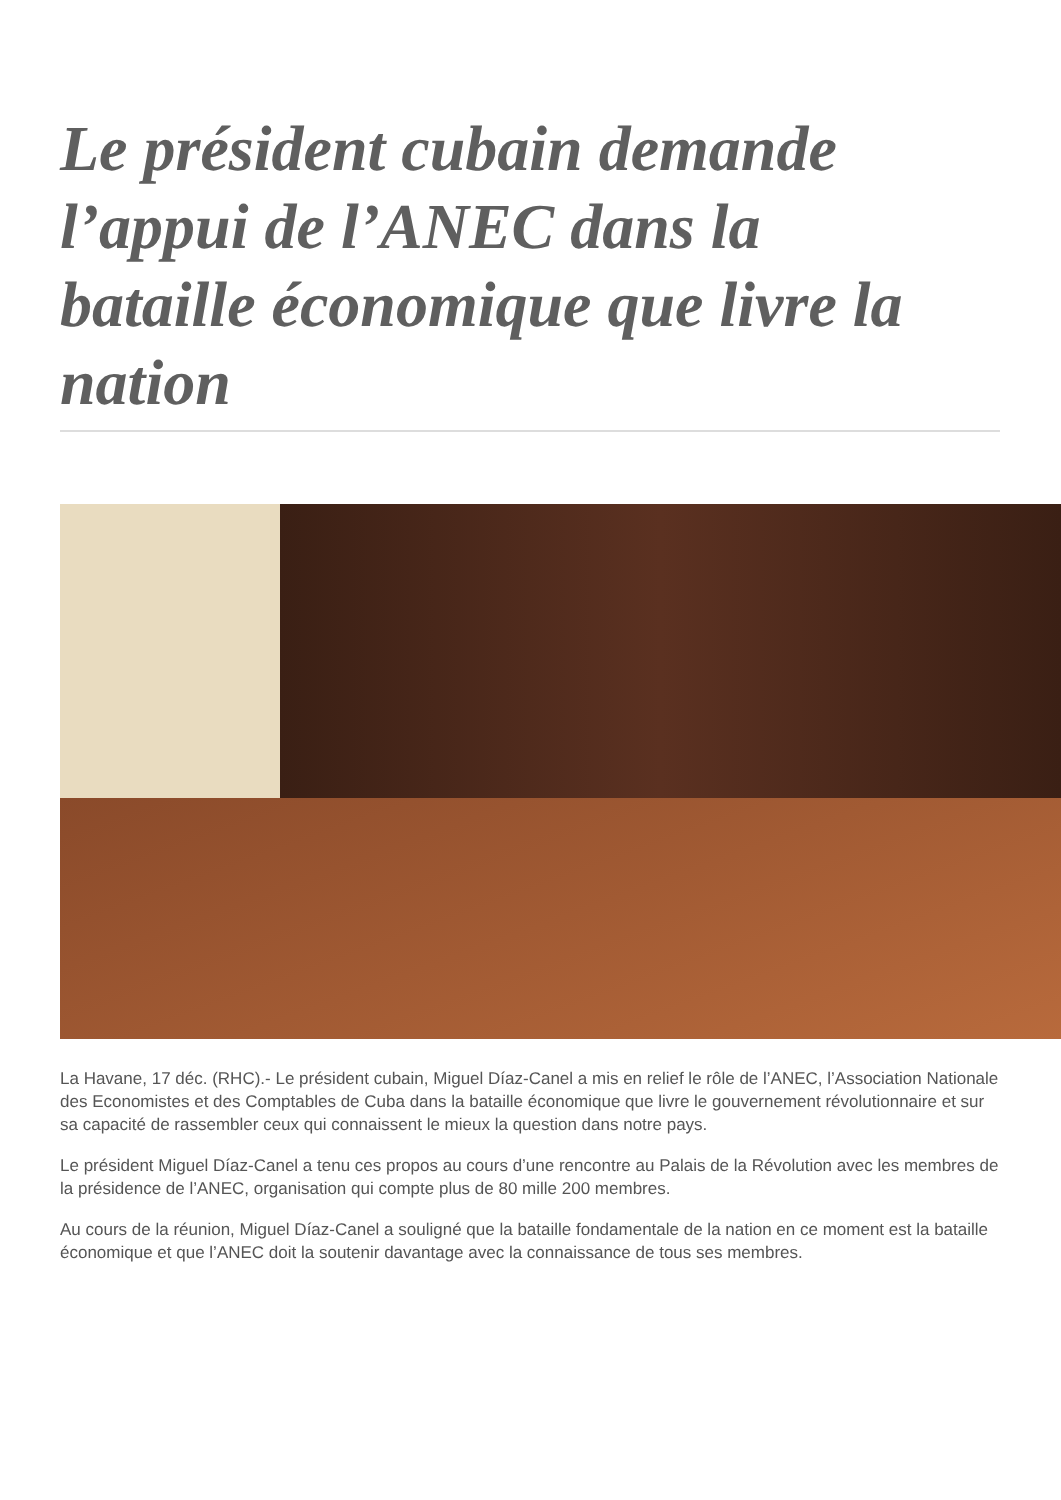Le président cubain demande l’appui de l’ANEC dans la bataille économique que livre la nation
La Havane, 17 déc. (RHC).- Le président cubain, Miguel Díaz-Canel a mis en relief le rôle de l’ANEC, l’Association Nationale des Economistes et des Comptables de Cuba dans la bataille économique que livre le gouvernement révolutionnaire et sur sa capacité de rassembler ceux qui connaissent le mieux la question dans notre pays.
Le président Miguel Díaz-Canel a tenu ces propos au cours d’une rencontre au Palais de la Révolution avec les membres de la présidence de l’ANEC, organisation qui compte plus de 80 mille 200 membres.
Au cours de la réunion, Miguel Díaz-Canel a souligné que la bataille fondamentale de la nation en ce moment est la bataille économique et que l’ANEC doit la soutenir davantage avec la connaissance de tous ses membres.